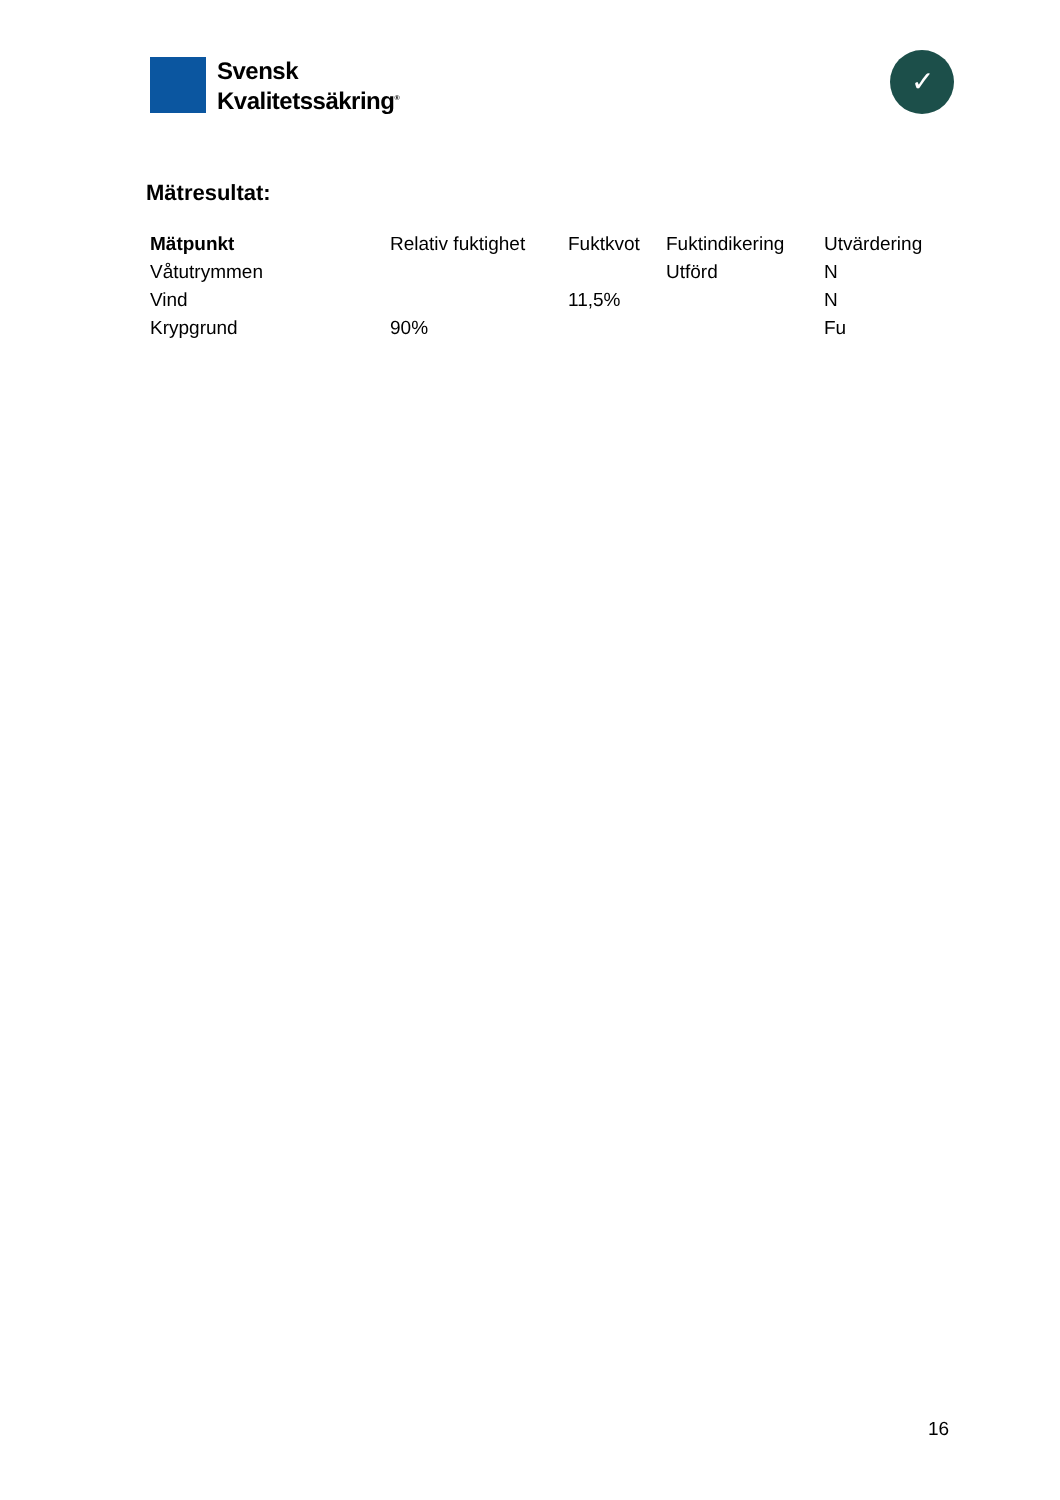Svensk
Kvalitetssäkring<sup>®</sup>
✓
Mätresultat:
| Mätpunkt | Relativ fuktighet | Fuktkvot | Fuktindikering | Utvärdering |
| --- | --- | --- | --- | --- |
| Våtutrymmen | | | Utförd | N |
| Vind | | 11,5% | | N |
| Krypgrund | 90% | | | Fu |
16